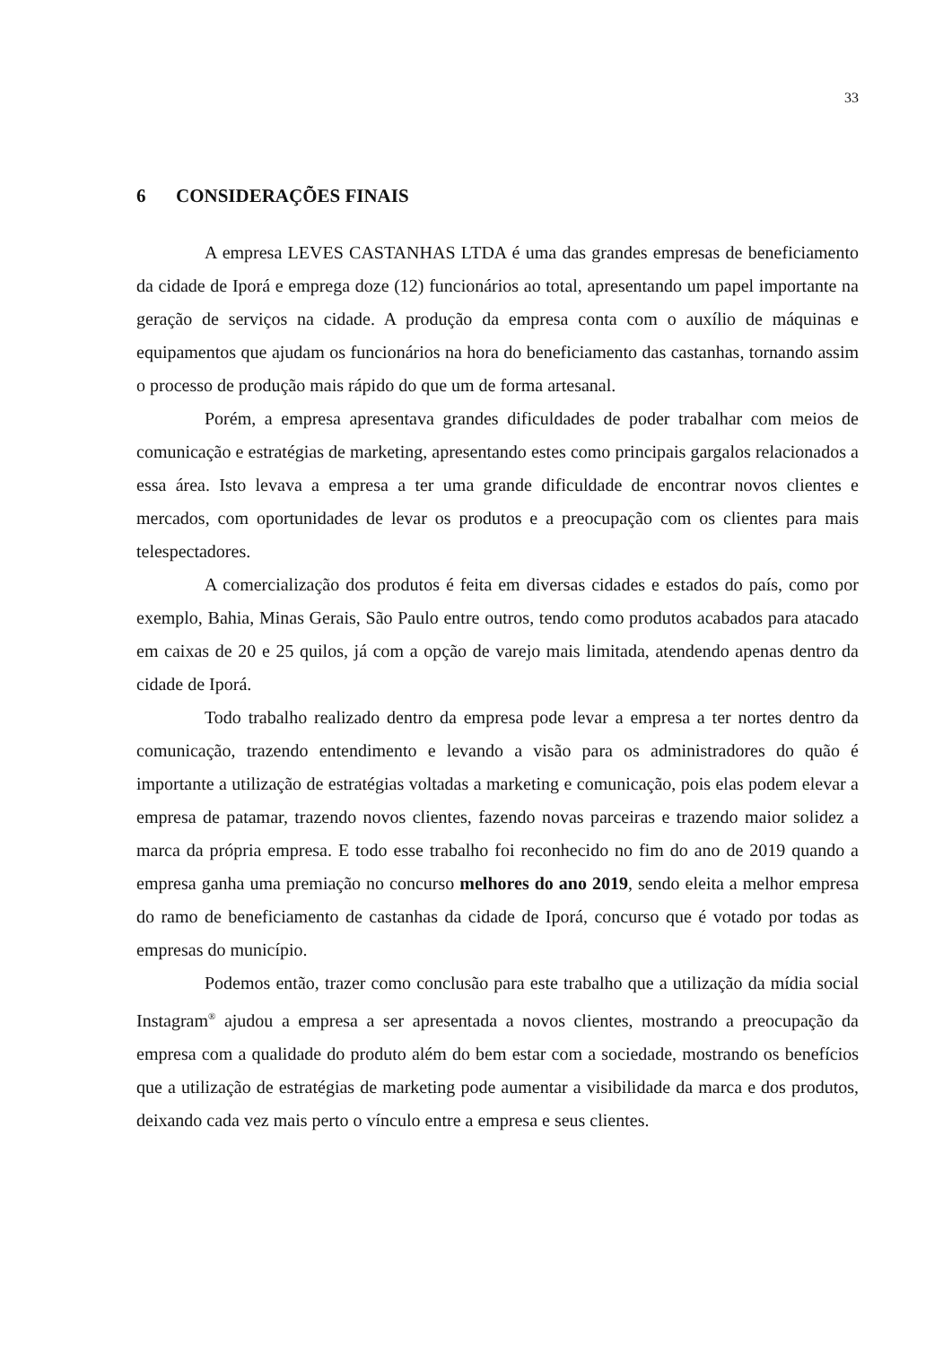33
6 CONSIDERAÇÕES FINAIS
A empresa LEVES CASTANHAS LTDA é uma das grandes empresas de beneficiamento da cidade de Iporá e emprega doze (12) funcionários ao total, apresentando um papel importante na geração de serviços na cidade. A produção da empresa conta com o auxílio de máquinas e equipamentos que ajudam os funcionários na hora do beneficiamento das castanhas, tornando assim o processo de produção mais rápido do que um de forma artesanal.
Porém, a empresa apresentava grandes dificuldades de poder trabalhar com meios de comunicação e estratégias de marketing, apresentando estes como principais gargalos relacionados a essa área. Isto levava a empresa a ter uma grande dificuldade de encontrar novos clientes e mercados, com oportunidades de levar os produtos e a preocupação com os clientes para mais telespectadores.
A comercialização dos produtos é feita em diversas cidades e estados do país, como por exemplo, Bahia, Minas Gerais, São Paulo entre outros, tendo como produtos acabados para atacado em caixas de 20 e 25 quilos, já com a opção de varejo mais limitada, atendendo apenas dentro da cidade de Iporá.
Todo trabalho realizado dentro da empresa pode levar a empresa a ter nortes dentro da comunicação, trazendo entendimento e levando a visão para os administradores do quão é importante a utilização de estratégias voltadas a marketing e comunicação, pois elas podem elevar a empresa de patamar, trazendo novos clientes, fazendo novas parceiras e trazendo maior solidez a marca da própria empresa. E todo esse trabalho foi reconhecido no fim do ano de 2019 quando a empresa ganha uma premiação no concurso melhores do ano 2019, sendo eleita a melhor empresa do ramo de beneficiamento de castanhas da cidade de Iporá, concurso que é votado por todas as empresas do município.
Podemos então, trazer como conclusão para este trabalho que a utilização da mídia social Instagram<sup>®</sup> ajudou a empresa a ser apresentada a novos clientes, mostrando a preocupação da empresa com a qualidade do produto além do bem estar com a sociedade, mostrando os benefícios que a utilização de estratégias de marketing pode aumentar a visibilidade da marca e dos produtos, deixando cada vez mais perto o vínculo entre a empresa e seus clientes.